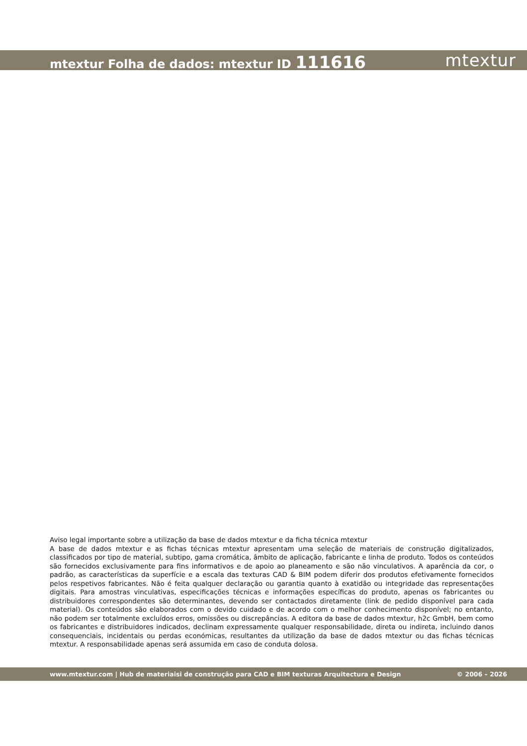mtextur Folha de dados: mtextur ID 111616 mtextur
Aviso legal importante sobre a utilização da base de dados mtextur e da ficha técnica mtextur
A base de dados mtextur e as fichas técnicas mtextur apresentam uma seleção de materiais de construção digitalizados, classificados por tipo de material, subtipo, gama cromática, âmbito de aplicação, fabricante e linha de produto. Todos os conteúdos são fornecidos exclusivamente para fins informativos e de apoio ao planeamento e são não vinculativos. A aparência da cor, o padrão, as características da superfície e a escala das texturas CAD & BIM podem diferir dos produtos efetivamente fornecidos pelos respetivos fabricantes. Não é feita qualquer declaração ou garantia quanto à exatidão ou integridade das representações digitais. Para amostras vinculativas, especificações técnicas e informações específicas do produto, apenas os fabricantes ou distribuidores correspondentes são determinantes, devendo ser contactados diretamente (link de pedido disponível para cada material). Os conteúdos são elaborados com o devido cuidado e de acordo com o melhor conhecimento disponível; no entanto, não podem ser totalmente excluídos erros, omissões ou discrepâncias. A editora da base de dados mtextur, h2c GmbH, bem como os fabricantes e distribuidores indicados, declinam expressamente qualquer responsabilidade, direta ou indireta, incluindo danos consequenciais, incidentais ou perdas económicas, resultantes da utilização da base de dados mtextur ou das fichas técnicas mtextur. A responsabilidade apenas será assumida em caso de conduta dolosa.
www.mtextur.com | Hub de materiaisi de construção para CAD e BIM texturas Arquitectura e Design © 2006 – 2026